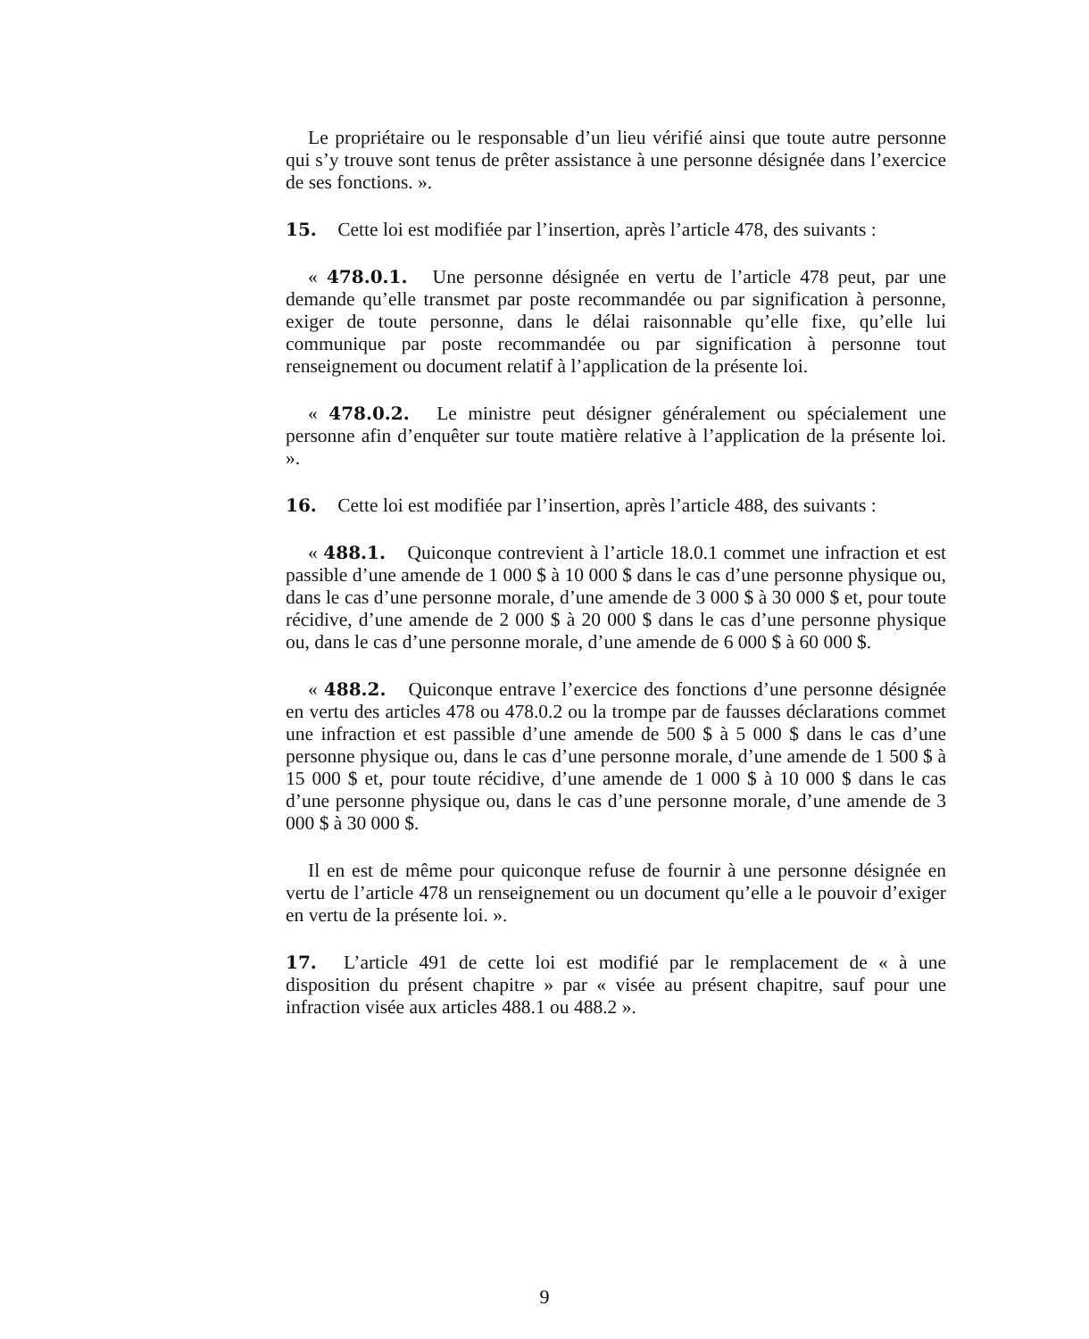Le propriétaire ou le responsable d’un lieu vérifié ainsi que toute autre personne qui s’y trouve sont tenus de prêter assistance à une personne désignée dans l’exercice de ses fonctions. ».
15. Cette loi est modifiée par l’insertion, après l’article 478, des suivants :
« 478.0.1. Une personne désignée en vertu de l’article 478 peut, par une demande qu’elle transmet par poste recommandée ou par signification à personne, exiger de toute personne, dans le délai raisonnable qu’elle fixe, qu’elle lui communique par poste recommandée ou par signification à personne tout renseignement ou document relatif à l’application de la présente loi.
« 478.0.2. Le ministre peut désigner généralement ou spécialement une personne afin d’enquêter sur toute matière relative à l’application de la présente loi. ».
16. Cette loi est modifiée par l’insertion, après l’article 488, des suivants :
« 488.1. Quiconque contrevient à l’article 18.0.1 commet une infraction et est passible d’une amende de 1 000 $ à 10 000 $ dans le cas d’une personne physique ou, dans le cas d’une personne morale, d’une amende de 3 000 $ à 30 000 $ et, pour toute récidive, d’une amende de 2 000 $ à 20 000 $ dans le cas d’une personne physique ou, dans le cas d’une personne morale, d’une amende de 6 000 $ à 60 000 $.
« 488.2. Quiconque entrave l’exercice des fonctions d’une personne désignée en vertu des articles 478 ou 478.0.2 ou la trompe par de fausses déclarations commet une infraction et est passible d’une amende de 500 $ à 5 000 $ dans le cas d’une personne physique ou, dans le cas d’une personne morale, d’une amende de 1 500 $ à 15 000 $ et, pour toute récidive, d’une amende de 1 000 $ à 10 000 $ dans le cas d’une personne physique ou, dans le cas d’une personne morale, d’une amende de 3 000 $ à 30 000 $.
Il en est de même pour quiconque refuse de fournir à une personne désignée en vertu de l’article 478 un renseignement ou un document qu’elle a le pouvoir d’exiger en vertu de la présente loi. ».
17. L’article 491 de cette loi est modifié par le remplacement de « à une disposition du présent chapitre » par « visée au présent chapitre, sauf pour une infraction visée aux articles 488.1 ou 488.2 ».
9